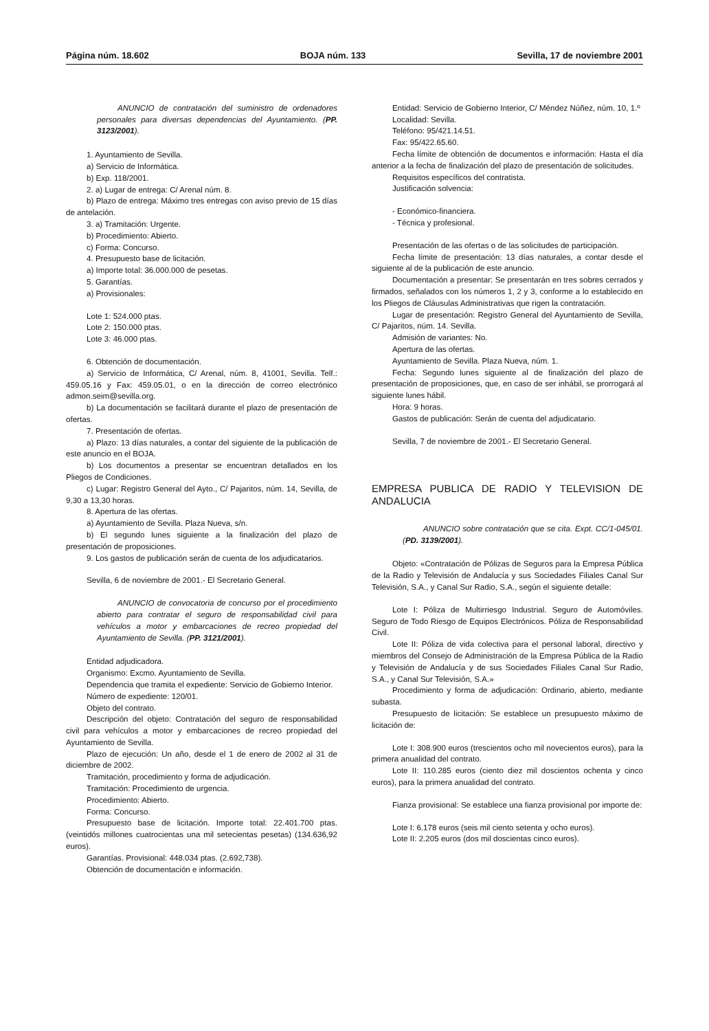Página núm. 18.602 BOJA núm. 133 Sevilla, 17 de noviembre 2001
ANUNCIO de contratación del suministro de ordenadores personales para diversas dependencias del Ayuntamiento. (PP. 3123/2001).
1. Ayuntamiento de Sevilla.
a) Servicio de Informática.
b) Exp. 118/2001.
2. a) Lugar de entrega: C/ Arenal núm. 8.
b) Plazo de entrega: Máximo tres entregas con aviso previo de 15 días de antelación.
3. a) Tramitación: Urgente.
b) Procedimiento: Abierto.
c) Forma: Concurso.
4. Presupuesto base de licitación.
a) Importe total: 36.000.000 de pesetas.
5. Garantías.
a) Provisionales:
Lote 1: 524.000 ptas.
Lote 2: 150.000 ptas.
Lote 3: 46.000 ptas.
6. Obtención de documentación.
a) Servicio de Informática, C/ Arenal, núm. 8, 41001, Sevilla. Telf.: 459.05.16 y Fax: 459.05.01, o en la dirección de correo electrónico admon.seim@sevilla.org.
b) La documentación se facilitará durante el plazo de presentación de ofertas.
7. Presentación de ofertas.
a) Plazo: 13 días naturales, a contar del siguiente de la publicación de este anuncio en el BOJA.
b) Los documentos a presentar se encuentran detallados en los Pliegos de Condiciones.
c) Lugar: Registro General del Ayto., C/ Pajaritos, núm. 14, Sevilla, de 9,30 a 13,30 horas.
8. Apertura de las ofertas.
a) Ayuntamiento de Sevilla. Plaza Nueva, s/n.
b) El segundo lunes siguiente a la finalización del plazo de presentación de proposiciones.
9. Los gastos de publicación serán de cuenta de los adjudicatarios.
Sevilla, 6 de noviembre de 2001.- El Secretario General.
ANUNCIO de convocatoria de concurso por el procedimiento abierto para contratar el seguro de responsabilidad civil para vehículos a motor y embarcaciones de recreo propiedad del Ayuntamiento de Sevilla. (PP. 3121/2001).
Entidad adjudicadora.
Organismo: Excmo. Ayuntamiento de Sevilla.
Dependencia que tramita el expediente: Servicio de Gobierno Interior.
Número de expediente: 120/01.
Objeto del contrato.
Descripción del objeto: Contratación del seguro de responsabilidad civil para vehículos a motor y embarcaciones de recreo propiedad del Ayuntamiento de Sevilla.
Plazo de ejecución: Un año, desde el 1 de enero de 2002 al 31 de diciembre de 2002.
Tramitación, procedimiento y forma de adjudicación.
Tramitación: Procedimiento de urgencia.
Procedimiento: Abierto.
Forma: Concurso.
Presupuesto base de licitación. Importe total: 22.401.700 ptas. (veintidós millones cuatrocientas una mil setecientas pesetas) (134.636,92 euros).
Garantías. Provisional: 448.034 ptas. (2.692,738).
Obtención de documentación e información.
Entidad: Servicio de Gobierno Interior, C/ Méndez Núñez, núm. 10, 1.º
Localidad: Sevilla.
Teléfono: 95/421.14.51.
Fax: 95/422.65.60.
Fecha límite de obtención de documentos e información: Hasta el día anterior a la fecha de finalización del plazo de presentación de solicitudes.
Requisitos específicos del contratista.
Justificación solvencia:
- Económico-financiera.
- Técnica y profesional.
Presentación de las ofertas o de las solicitudes de participación.
Fecha límite de presentación: 13 días naturales, a contar desde el siguiente al de la publicación de este anuncio.
Documentación a presentar: Se presentarán en tres sobres cerrados y firmados, señalados con los números 1, 2 y 3, conforme a lo establecido en los Pliegos de Cláusulas Administrativas que rigen la contratación.
Lugar de presentación: Registro General del Ayuntamiento de Sevilla, C/ Pajaritos, núm. 14. Sevilla.
Admisión de variantes: No.
Apertura de las ofertas.
Ayuntamiento de Sevilla. Plaza Nueva, núm. 1.
Fecha: Segundo lunes siguiente al de finalización del plazo de presentación de proposiciones, que, en caso de ser inhábil, se prorrogará al siguiente lunes hábil.
Hora: 9 horas.
Gastos de publicación: Serán de cuenta del adjudicatario.
Sevilla, 7 de noviembre de 2001.- El Secretario General.
EMPRESA PUBLICA DE RADIO Y TELEVISION DE ANDALUCIA
ANUNCIO sobre contratación que se cita. Expt. CC/1-045/01. (PD. 3139/2001).
Objeto: «Contratación de Pólizas de Seguros para la Empresa Pública de la Radio y Televisión de Andalucía y sus Sociedades Filiales Canal Sur Televisión, S.A., y Canal Sur Radio, S.A., según el siguiente detalle:
Lote I: Póliza de Multirriesgo Industrial. Seguro de Automóviles. Seguro de Todo Riesgo de Equipos Electrónicos. Póliza de Responsabilidad Civil.
Lote II: Póliza de vida colectiva para el personal laboral, directivo y miembros del Consejo de Administración de la Empresa Pública de la Radio y Televisión de Andalucía y de sus Sociedades Filiales Canal Sur Radio, S.A., y Canal Sur Televisión, S.A.»
Procedimiento y forma de adjudicación: Ordinario, abierto, mediante subasta.
Presupuesto de licitación: Se establece un presupuesto máximo de licitación de:
Lote I: 308.900 euros (trescientos ocho mil novecientos euros), para la primera anualidad del contrato.
Lote II: 110.285 euros (ciento diez mil doscientos ochenta y cinco euros), para la primera anualidad del contrato.
Fianza provisional: Se establece una fianza provisional por importe de:
Lote I: 6.178 euros (seis mil ciento setenta y ocho euros).
Lote II: 2.205 euros (dos mil doscientas cinco euros).